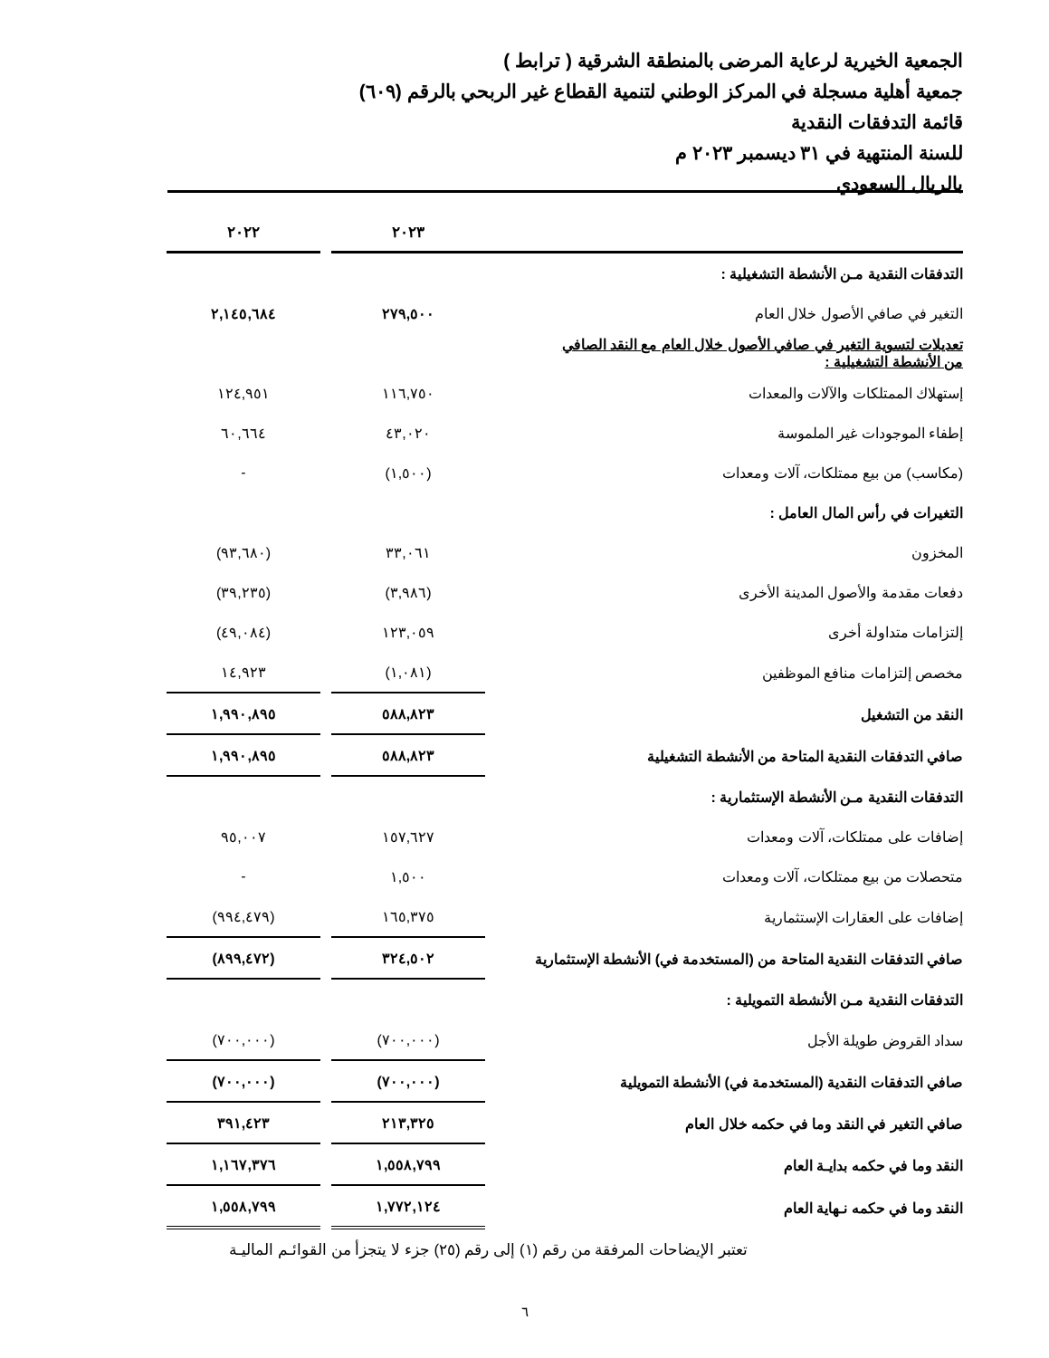الجمعية الخيرية لرعاية المرضى بالمنطقة الشرقية ( ترابط )
جمعية أهلية مسجلة في المركز الوطني لتنمية القطاع غير الربحي بالرقم (٦٠٩)
قائمة التدفقات النقدية
للسنة المنتهية في ٣١ ديسمبر ٢٠٢٣ م
بالريال السعودي
| | ٢٠٢٣ | | ٢٠٢٢ |
| التدفقات النقدية مـن الأنشطة التشغيلية : | | | |
| التغير في صافي الأصول خلال العام | ٢٧٩,٥٠٠ | | ٢,١٤٥,٦٨٤ |
| تعديلات لتسوية التغير في صافي الأصول خلال العام مع النقد الصافي من الأنشطة التشغيلية : | | | |
| إستهلاك الممتلكات والآلات والمعدات | ١١٦,٧٥٠ | | ١٢٤,٩٥١ |
| إطفاء الموجودات غير الملموسة | ٤٣,٠٢٠ | | ٦٠,٦٦٤ |
| (مكاسب) من بيع ممتلكات، آلات ومعدات | (١,٥٠٠) | | - |
| التغيرات في رأس المال العامل : | | | |
| المخزون | ٣٣,٠٦١ | | (٩٣,٦٨٠) |
| دفعات مقدمة والأصول المدينة الأخرى | (٣,٩٨٦) | | (٣٩,٢٣٥) |
| إلتزامات متداولة أخرى | ١٢٣,٠٥٩ | | (٤٩,٠٨٤) |
| مخصص إلتزامات منافع الموظفين | (١,٠٨١) | | ١٤,٩٢٣ |
| النقد من التشغيل | ٥٨٨,٨٢٣ | | ١,٩٩٠,٨٩٥ |
| صافي التدفقات النقدية المتاحة من الأنشطة التشغيلية | ٥٨٨,٨٢٣ | | ١,٩٩٠,٨٩٥ |
| التدفقات النقدية مـن الأنشطة الإستثمارية : | | | |
| إضافات على ممتلكات، آلات ومعدات | ١٥٧,٦٢٧ | | ٩٥,٠٠٧ |
| متحصلات من بيع ممتلكات، آلات ومعدات | ١,٥٠٠ | | - |
| إضافات على العقارات الإستثمارية | ١٦٥,٣٧٥ | | (٩٩٤,٤٧٩) |
| صافي التدفقات النقدية المتاحة من (المستخدمة في) الأنشطة الإستثمارية | ٣٢٤,٥٠٢ | | (٨٩٩,٤٧٢) |
| التدفقات النقدية مـن الأنشطة التمويلية : | | | |
| سداد القروض طويلة الأجل | (٧٠٠,٠٠٠) | | (٧٠٠,٠٠٠) |
| صافي التدفقات النقدية (المستخدمة في) الأنشطة التمويلية | (٧٠٠,٠٠٠) | | (٧٠٠,٠٠٠) |
| صافي التغير في النقد وما في حكمه خلال العام | ٢١٣,٣٢٥ | | ٣٩١,٤٢٣ |
| النقد وما في حكمه بدايـة العام | ١,٥٥٨,٧٩٩ | | ١,١٦٧,٣٧٦ |
| النقد وما في حكمه نـهاية العام | ١,٧٧٢,١٢٤ | | ١,٥٥٨,٧٩٩ |
تعتبر الإيضاحات المرفقة من رقم (١) إلى رقم (٢٥) جزء لا يتجزأ من القوائـم الماليـة
٦